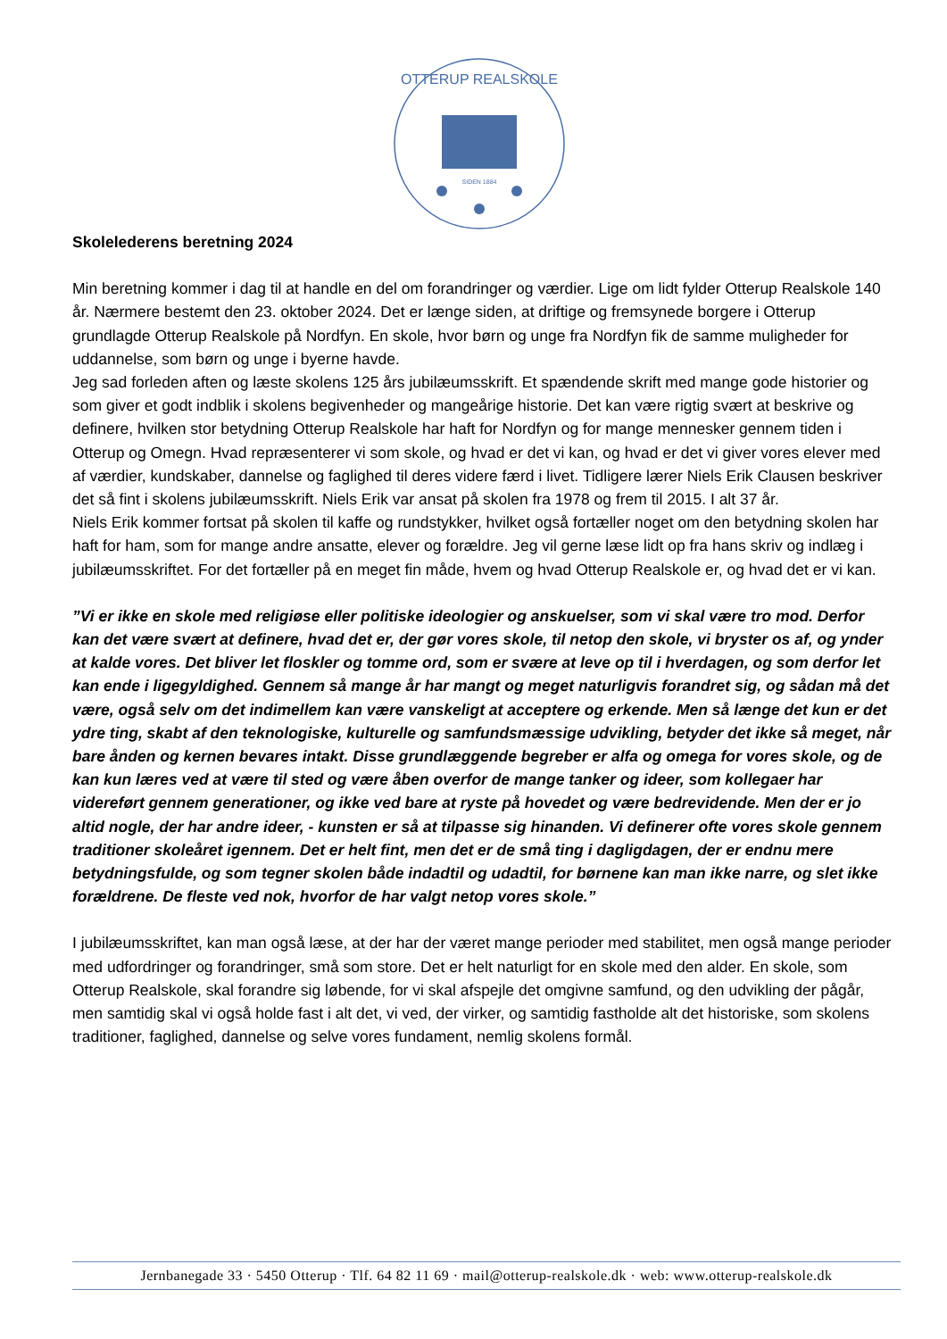OTTERUP REALSKOLE
SIDEN 1884
Skolelederens beretning 2024
Min beretning kommer i dag til at handle en del om forandringer og værdier. Lige om lidt fylder Otterup Realskole 140 år. Nærmere bestemt den 23. oktober 2024. Det er længe siden, at driftige og fremsynede borgere i Otterup grundlagde Otterup Realskole på Nordfyn. En skole, hvor børn og unge fra Nordfyn fik de samme muligheder for uddannelse, som børn og unge i byerne havde.
Jeg sad forleden aften og læste skolens 125 års jubilæumsskrift. Et spændende skrift med mange gode historier og som giver et godt indblik i skolens begivenheder og mangeårige historie. Det kan være rigtig svært at beskrive og definere, hvilken stor betydning Otterup Realskole har haft for Nordfyn og for mange mennesker gennem tiden i Otterup og Omegn. Hvad repræsenterer vi som skole, og hvad er det vi kan, og hvad er det vi giver vores elever med af værdier, kundskaber, dannelse og faglighed til deres videre færd i livet. Tidligere lærer Niels Erik Clausen beskriver det så fint i skolens jubilæumsskrift. Niels Erik var ansat på skolen fra 1978 og frem til 2015. I alt 37 år.
Niels Erik kommer fortsat på skolen til kaffe og rundstykker, hvilket også fortæller noget om den betydning skolen har haft for ham, som for mange andre ansatte, elever og forældre. Jeg vil gerne læse lidt op fra hans skriv og indlæg i jubilæumsskriftet. For det fortæller på en meget fin måde, hvem og hvad Otterup Realskole er, og hvad det er vi kan.
”Vi er ikke en skole med religiøse eller politiske ideologier og anskuelser, som vi skal være tro mod. Derfor kan det være svært at definere, hvad det er, der gør vores skole, til netop den skole, vi bryster os af, og ynder at kalde vores. Det bliver let floskler og tomme ord, som er svære at leve op til i hverdagen, og som derfor let kan ende i ligegyldighed. Gennem så mange år har mangt og meget naturligvis forandret sig, og sådan må det være, også selv om det indimellem kan være vanskeligt at acceptere og erkende. Men så længe det kun er det ydre ting, skabt af den teknologiske, kulturelle og samfundsmæssige udvikling, betyder det ikke så meget, når bare ånden og kernen bevares intakt. Disse grundlæggende begreber er alfa og omega for vores skole, og de kan kun læres ved at være til sted og være åben overfor de mange tanker og ideer, som kollegaer har videreført gennem generationer, og ikke ved bare at ryste på hovedet og være bedrevidende. Men der er jo altid nogle, der har andre ideer, - kunsten er så at tilpasse sig hinanden. Vi definerer ofte vores skole gennem traditioner skoleåret igennem. Det er helt fint, men det er de små ting i dagligdagen, der er endnu mere betydningsfulde, og som tegner skolen både indadtil og udadtil, for børnene kan man ikke narre, og slet ikke forældrene. De fleste ved nok, hvorfor de har valgt netop vores skole.”
I jubilæumsskriftet, kan man også læse, at der har der været mange perioder med stabilitet, men også mange perioder med udfordringer og forandringer, små som store. Det er helt naturligt for en skole med den alder. En skole, som Otterup Realskole, skal forandre sig løbende, for vi skal afspejle det omgivne samfund, og den udvikling der pågår, men samtidig skal vi også holde fast i alt det, vi ved, der virker, og samtidig fastholde alt det historiske, som skolens traditioner, faglighed, dannelse og selve vores fundament, nemlig skolens formål.
Jernbanegade 33 · 5450 Otterup · Tlf. 64 82 11 69 · mail@otterup-realskole.dk · web: www.otterup-realskole.dk